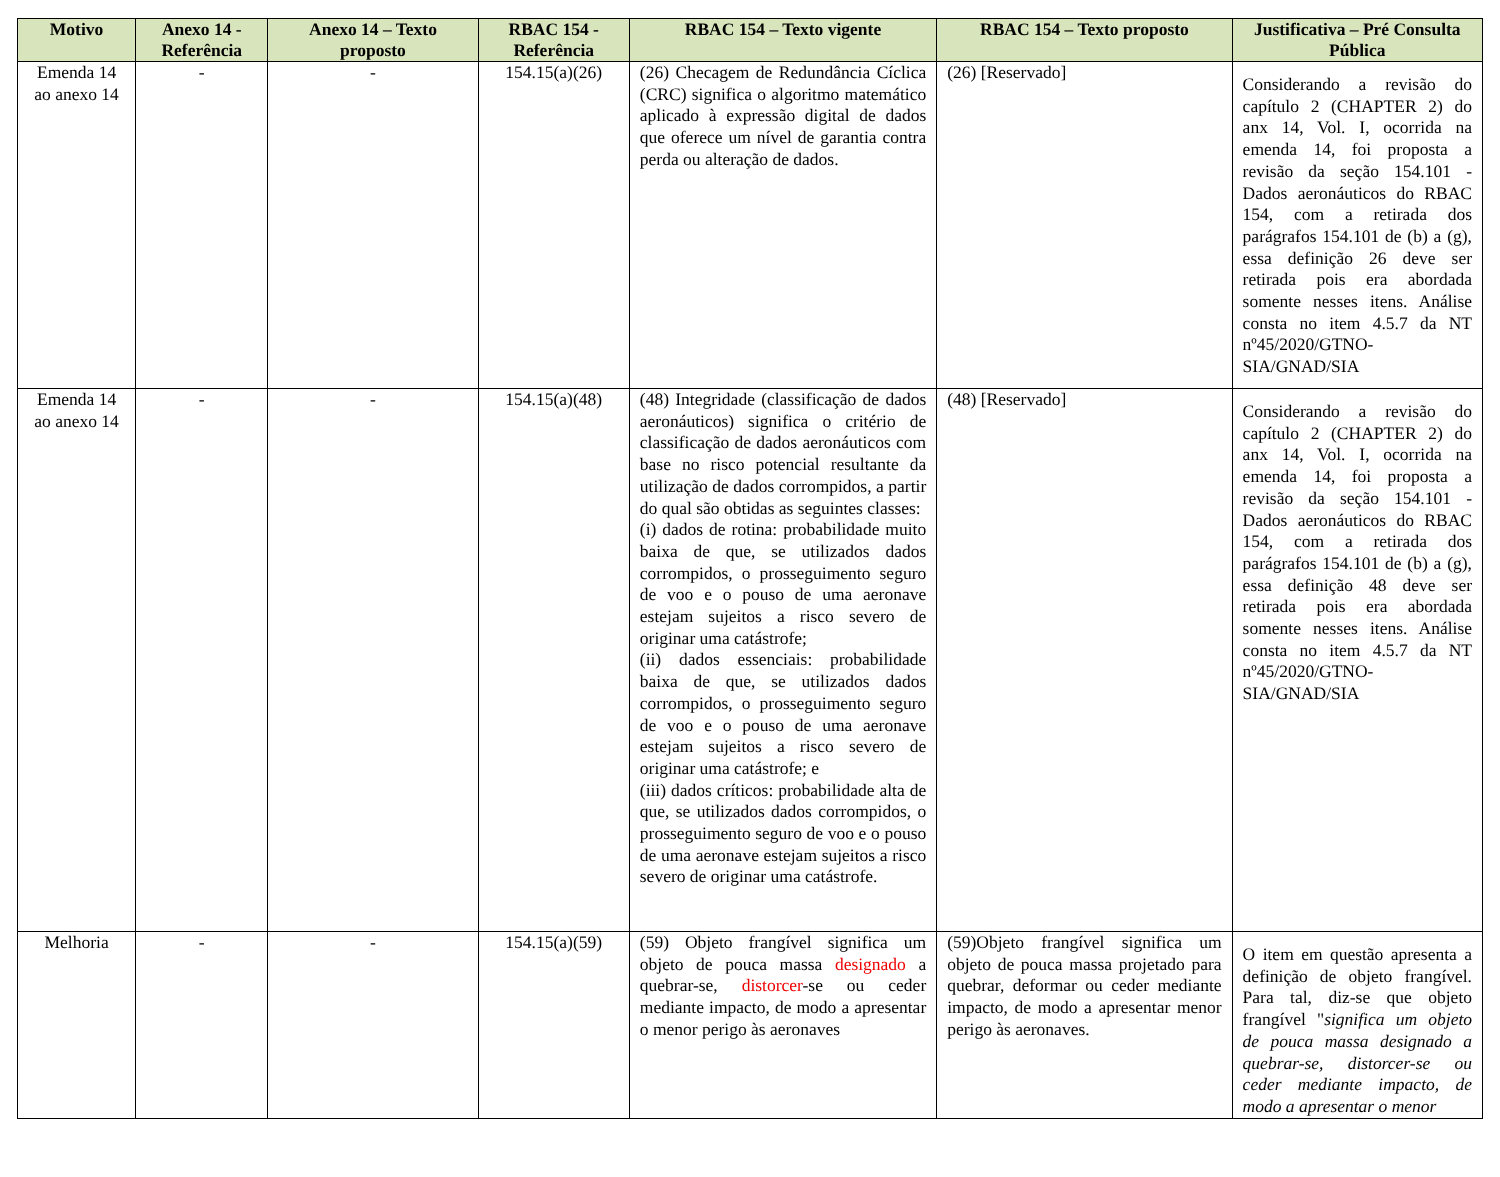| Motivo | Anexo 14 - Referência | Anexo 14 – Texto proposto | RBAC 154 - Referência | RBAC 154 – Texto vigente | RBAC 154 – Texto proposto | Justificativa – Pré Consulta Pública |
| --- | --- | --- | --- | --- | --- | --- |
| Emenda 14 ao anexo 14 | - | - | 154.15(a)(26) | (26) Checagem de Redundância Cíclica (CRC) significa o algoritmo matemático aplicado à expressão digital de dados que oferece um nível de garantia contra perda ou alteração de dados. | (26) [Reservado] | Considerando a revisão do capítulo 2 (CHAPTER 2) do anx 14, Vol. I, ocorrida na emenda 14, foi proposta a revisão da seção 154.101 - Dados aeronáuticos do RBAC 154, com a retirada dos parágrafos 154.101 de (b) a (g), essa definição 26 deve ser retirada pois era abordada somente nesses itens. Análise consta no item 4.5.7 da NT nº45/2020/GTNO-SIA/GNAD/SIA |
| Emenda 14 ao anexo 14 | - | - | 154.15(a)(48) | (48) Integridade (classificação de dados aeronáuticos) significa o critério de classificação de dados aeronáuticos com base no risco potencial resultante da utilização de dados corrompidos, a partir do qual são obtidas as seguintes classes: (i) dados de rotina: probabilidade muito baixa de que, se utilizados dados corrompidos, o prosseguimento seguro de voo e o pouso de uma aeronave estejam sujeitos a risco severo de originar uma catástrofe; (ii) dados essenciais: probabilidade baixa de que, se utilizados dados corrompidos, o prosseguimento seguro de voo e o pouso de uma aeronave estejam sujeitos a risco severo de originar uma catástrofe; e (iii) dados críticos: probabilidade alta de que, se utilizados dados corrompidos, o prosseguimento seguro de voo e o pouso de uma aeronave estejam sujeitos a risco severo de originar uma catástrofe. | (48) [Reservado] | Considerando a revisão do capítulo 2 (CHAPTER 2) do anx 14, Vol. I, ocorrida na emenda 14, foi proposta a revisão da seção 154.101 - Dados aeronáuticos do RBAC 154, com a retirada dos parágrafos 154.101 de (b) a (g), essa definição 48 deve ser retirada pois era abordada somente nesses itens. Análise consta no item 4.5.7 da NT nº45/2020/GTNO-SIA/GNAD/SIA |
| Melhoria | - | - | 154.15(a)(59) | (59) Objeto frangível significa um objeto de pouca massa designado a quebrar-se, distorcer -se ou ceder mediante impacto, de modo a apresentar o menor perigo às aeronaves | (59)Objeto frangível significa um objeto de pouca massa projetado para quebrar, deformar ou ceder mediante impacto, de modo a apresentar menor perigo às aeronaves. | O item em questão apresenta a definição de objeto frangível. Para tal, diz-se que objeto frangível " significa um objeto de pouca massa designado a quebrar-se, distorcer-se ou ceder mediante impacto, de modo a apresentar o menor |